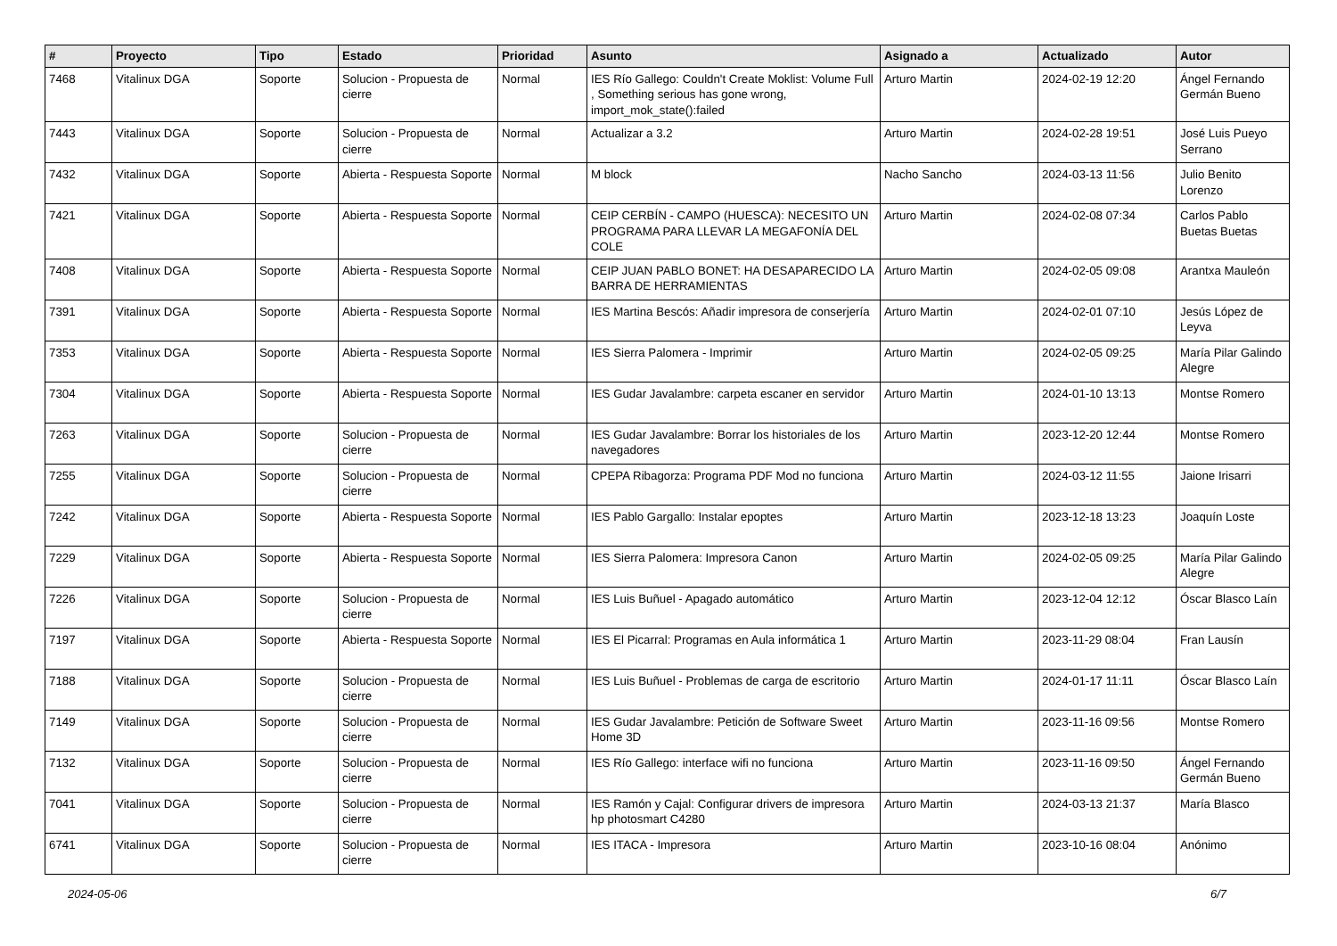| # | Proyecto | Tipo | Estado | Prioridad | Asunto | Asignado a | Actualizado | Autor |
| --- | --- | --- | --- | --- | --- | --- | --- | --- |
| 7468 | Vitalinux DGA | Soporte | Solucion - Propuesta de cierre | Normal | IES Río Gallego: Couldn't Create Moklist: Volume Full , Something serious has gone wrong, import_mok_state():failed | Arturo Martin | 2024-02-19 12:20 | Ángel Fernando Germán Bueno |
| 7443 | Vitalinux DGA | Soporte | Solucion - Propuesta de cierre | Normal | Actualizar a 3.2 | Arturo Martin | 2024-02-28 19:51 | José Luis Pueyo Serrano |
| 7432 | Vitalinux DGA | Soporte | Abierta - Respuesta Soporte | Normal | M block | Nacho Sancho | 2024-03-13 11:56 | Julio Benito Lorenzo |
| 7421 | Vitalinux DGA | Soporte | Abierta - Respuesta Soporte | Normal | CEIP CERBÍN - CAMPO (HUESCA): NECESITO UN PROGRAMA PARA LLEVAR LA MEGAFONÍA DEL COLE | Arturo Martin | 2024-02-08 07:34 | Carlos Pablo Buetas Buetas |
| 7408 | Vitalinux DGA | Soporte | Abierta - Respuesta Soporte | Normal | CEIP JUAN PABLO BONET: HA DESAPARECIDO LA BARRA DE HERRAMIENTAS | Arturo Martin | 2024-02-05 09:08 | Arantxa Mauleón |
| 7391 | Vitalinux DGA | Soporte | Abierta - Respuesta Soporte | Normal | IES Martina Bescós: Añadir impresora de conserjería | Arturo Martin | 2024-02-01 07:10 | Jesús López de Leyva |
| 7353 | Vitalinux DGA | Soporte | Abierta - Respuesta Soporte | Normal | IES Sierra Palomera - Imprimir | Arturo Martin | 2024-02-05 09:25 | María Pilar Galindo Alegre |
| 7304 | Vitalinux DGA | Soporte | Abierta - Respuesta Soporte | Normal | IES Gudar Javalambre: carpeta escaner en servidor | Arturo Martin | 2024-01-10 13:13 | Montse Romero |
| 7263 | Vitalinux DGA | Soporte | Solucion - Propuesta de cierre | Normal | IES Gudar Javalambre: Borrar los historiales de los navegadores | Arturo Martin | 2023-12-20 12:44 | Montse Romero |
| 7255 | Vitalinux DGA | Soporte | Solucion - Propuesta de cierre | Normal | CPEPA Ribagorza: Programa PDF Mod no funciona | Arturo Martin | 2024-03-12 11:55 | Jaione Irisarri |
| 7242 | Vitalinux DGA | Soporte | Abierta - Respuesta Soporte | Normal | IES Pablo Gargallo: Instalar epoptes | Arturo Martin | 2023-12-18 13:23 | Joaquín Loste |
| 7229 | Vitalinux DGA | Soporte | Abierta - Respuesta Soporte | Normal | IES Sierra Palomera: Impresora Canon | Arturo Martin | 2024-02-05 09:25 | María Pilar Galindo Alegre |
| 7226 | Vitalinux DGA | Soporte | Solucion - Propuesta de cierre | Normal | IES Luis Buñuel - Apagado automático | Arturo Martin | 2023-12-04 12:12 | Óscar Blasco Laín |
| 7197 | Vitalinux DGA | Soporte | Abierta - Respuesta Soporte | Normal | IES El Picarral: Programas en Aula informática 1 | Arturo Martin | 2023-11-29 08:04 | Fran Lausín |
| 7188 | Vitalinux DGA | Soporte | Solucion - Propuesta de cierre | Normal | IES Luis Buñuel - Problemas de carga de escritorio | Arturo Martin | 2024-01-17 11:11 | Óscar Blasco Laín |
| 7149 | Vitalinux DGA | Soporte | Solucion - Propuesta de cierre | Normal | IES Gudar Javalambre: Petición de Software Sweet Home 3D | Arturo Martin | 2023-11-16 09:56 | Montse Romero |
| 7132 | Vitalinux DGA | Soporte | Solucion - Propuesta de cierre | Normal | IES Río Gallego: interface wifi no funciona | Arturo Martin | 2023-11-16 09:50 | Ángel Fernando Germán Bueno |
| 7041 | Vitalinux DGA | Soporte | Solucion - Propuesta de cierre | Normal | IES Ramón y Cajal: Configurar drivers de impresora hp photosmart C4280 | Arturo Martin | 2024-03-13 21:37 | María Blasco |
| 6741 | Vitalinux DGA | Soporte | Solucion - Propuesta de cierre | Normal | IES ITACA - Impresora | Arturo Martin | 2023-10-16 08:04 | Anónimo |
2024-05-06 6/7